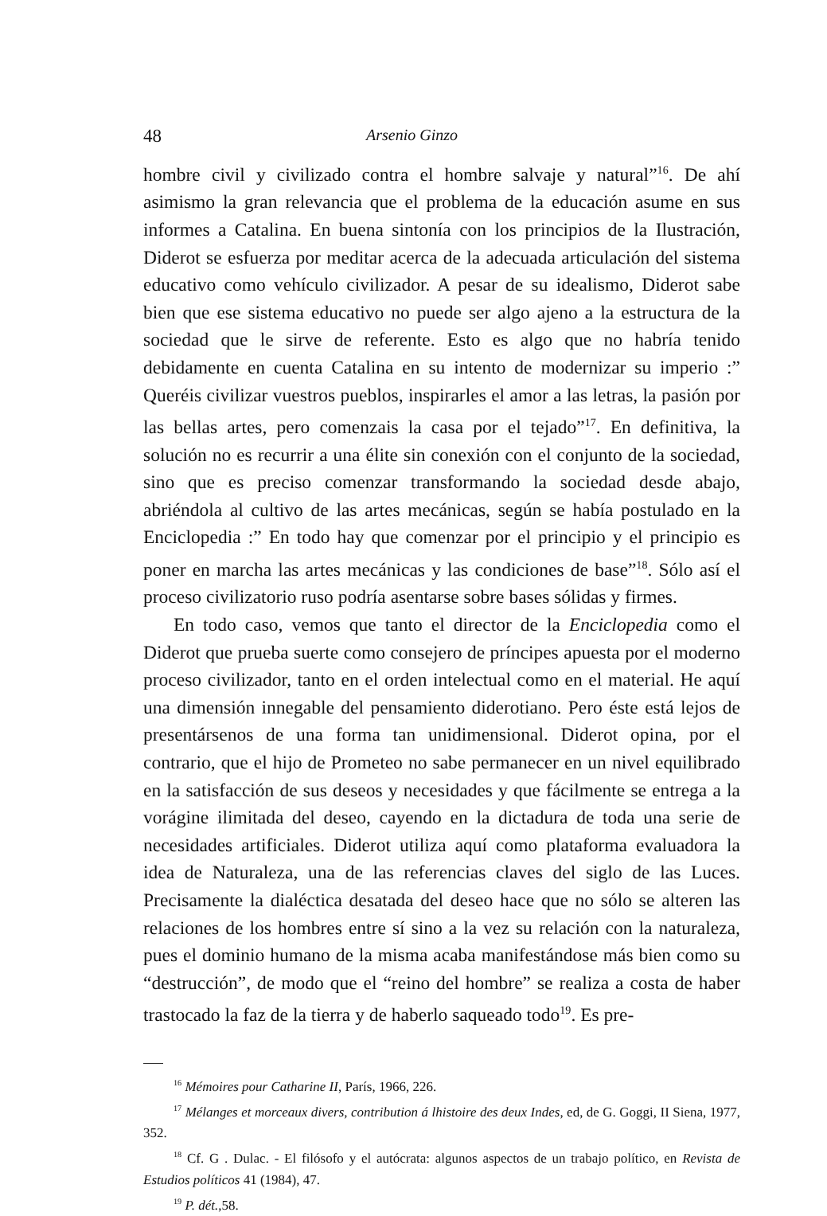48 Arsenio Ginzo
hombre civil y civilizado contra el hombre salvaje y natural”<sup>16</sup>. De ahí asimismo la gran relevancia que el problema de la educación asume en sus informes a Catalina. En buena sintonía con los principios de la Ilustración, Diderot se esfuerza por meditar acerca de la adecuada articulación del sistema educativo como vehículo civilizador. A pesar de su idealismo, Diderot sabe bien que ese sistema educativo no puede ser algo ajeno a la estructura de la sociedad que le sirve de referente. Esto es algo que no habría tenido debidamente en cuenta Catalina en su intento de modernizar su imperio :” Queréis civilizar vuestros pueblos, inspirarles el amor a las letras, la pasión por las bellas artes, pero comenzais la casa por el tejado”<sup>17</sup>. En definitiva, la solución no es recurrir a una élite sin conexión con el conjunto de la sociedad, sino que es preciso comenzar transformando la sociedad desde abajo, abriéndola al cultivo de las artes mecánicas, según se había postulado en la Enciclopedia :” En todo hay que comenzar por el principio y el principio es poner en marcha las artes mecánicas y las condiciones de base”<sup>18</sup>. Sólo así el proceso civilizatorio ruso podría asentarse sobre bases sólidas y firmes.
En todo caso, vemos que tanto el director de la Enciclopedia como el Diderot que prueba suerte como consejero de príncipes apuesta por el moderno proceso civilizador, tanto en el orden intelectual como en el material. He aquí una dimensión innegable del pensamiento diderotiano. Pero éste está lejos de presentársenos de una forma tan unidimensional. Diderot opina, por el contrario, que el hijo de Prometeo no sabe permanecer en un nivel equilibrado en la satisfacción de sus deseos y necesidades y que fácilmente se entrega a la vorágine ilimitada del deseo, cayendo en la dictadura de toda una serie de necesidades artificiales. Diderot utiliza aquí como plataforma evaluadora la idea de Naturaleza, una de las referencias claves del siglo de las Luces. Precisamente la dialéctica desatada del deseo hace que no sólo se alteren las relaciones de los hombres entre sí sino a la vez su relación con la naturaleza, pues el dominio humano de la misma acaba manifestándose más bien como su “destrucción”, de modo que el “reino del hombre” se realiza a costa de haber trastocado la faz de la tierra y de haberlo saqueado todo<sup>19</sup>. Es pre-
<sup>16</sup> Mémoires pour Catharine II, París, 1966, 226.
<sup>17</sup> Mélanges et morceaux divers, contribution á lhistoire des deux Indes, ed, de G. Goggi, II Siena, 1977, 352.
<sup>18</sup> Cf. G . Dulac. - El filósofo y el autócrata: algunos aspectos de un trabajo político, en Revista de Estudios políticos 41 (1984), 47.
<sup>19</sup> P. dét.,58.